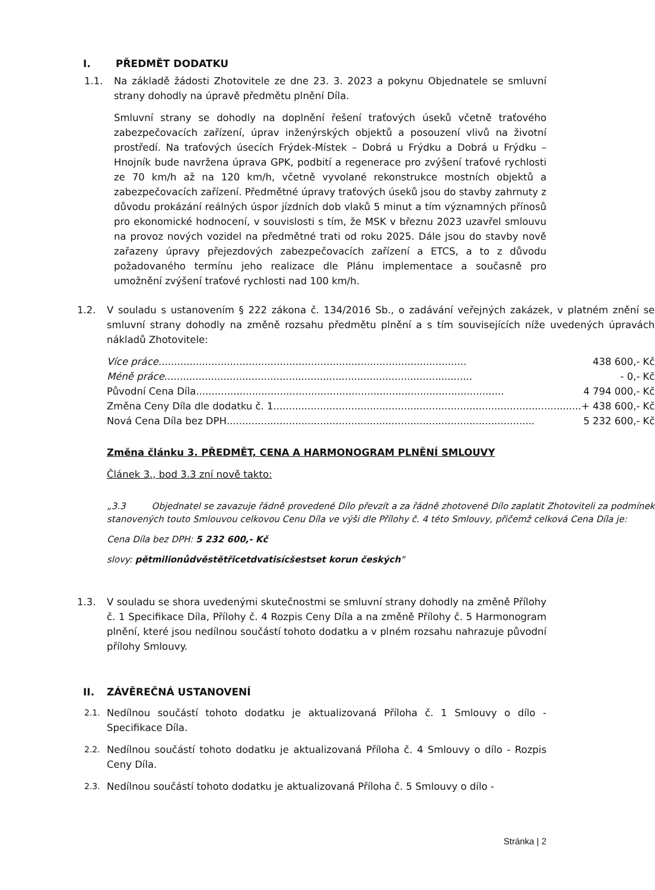I. PŘEDMĚT DODATKU
1.1. Na základě žádosti Zhotovitele ze dne 23. 3. 2023 a pokynu Objednatele se smluvní strany dohodly na úpravě předmětu plnění Díla.
Smluvní strany se dohodly na doplnění řešení traťových úseků včetně traťového zabezpečovacích zařízení, úprav inženýrských objektů a posouzení vlivů na životní prostředí. Na traťových úsecích Frýdek-Místek – Dobrá u Frýdku a Dobrá u Frýdku – Hnojník bude navržena úprava GPK, podbití a regenerace pro zvýšení traťové rychlosti ze 70 km/h až na 120 km/h, včetně vyvolané rekonstrukce mostních objektů a zabezpečovacích zařízení. Předmětné úpravy traťových úseků jsou do stavby zahrnuty z důvodu prokázání reálných úspor jízdních dob vlaků 5 minut a tím významných přínosů pro ekonomické hodnocení, v souvislosti s tím, že MSK v březnu 2023 uzavřel smlouvu na provoz nových vozidel na předmětné trati od roku 2025. Dále jsou do stavby nově zařazeny úpravy přejezdových zabezpečovacích zařízení a ETCS, a to z důvodu požadovaného termínu jeho realizace dle Plánu implementace a současně pro umožnění zvýšení traťové rychlosti nad 100 km/h.
1.2. V souladu s ustanovením § 222 zákona č. 134/2016 Sb., o zadávání veřejných zakázek, v platném znění se smluvní strany dohodly na změně rozsahu předmětu plnění a s tím souvisejících níže uvedených úpravách nákladů Zhotovitele:
Více práce................................................................................................... 438 600,- Kč
Méně práce................................................................................................... - 0,- Kč
Původní Cena Díla................................................................................................... 4 794 000,- Kč
Změna Ceny Díla dle dodatku č. 1................................................................................................... + 438 600,- Kč
Nová Cena Díla bez DPH................................................................................................... 5 232 600,- Kč
Změna článku 3. PŘEDMĚT, CENA A HARMONOGRAM PLNĚNÍ SMLOUVY
Článek 3., bod 3.3 zní nově takto:
„3.3 Objednatel se zavazuje řádně provedené Dílo převzít a za řádně zhotovené Dílo zaplatit Zhotoviteli za podmínek stanovených touto Smlouvou celkovou Cenu Díla ve výši dle Přílohy č. 4 této Smlouvy, přičemž celková Cena Díla je:
Cena Díla bez DPH: 5 232 600,- Kč
slovy: pětmilionůdvěstětřicetdvatisícšestset korun českých"
1.3. V souladu se shora uvedenými skutečnostmi se smluvní strany dohodly na změně Přílohy č. 1 Specifikace Díla, Přílohy č. 4 Rozpis Ceny Díla a na změně Přílohy č. 5 Harmonogram plnění, které jsou nedílnou součástí tohoto dodatku a v plném rozsahu nahrazuje původní přílohy Smlouvy.
II. ZÁVĚREČNÁ USTANOVENÍ
2.1.
Nedílnou součástí tohoto dodatku je aktualizovaná Příloha č. 1 Smlouvy o dílo - Specifikace Díla.
2.2.
Nedílnou součástí tohoto dodatku je aktualizovaná Příloha č. 4 Smlouvy o dílo - Rozpis Ceny Díla.
2.3.
Nedílnou součástí tohoto dodatku je aktualizovaná Příloha č. 5 Smlouvy o dílo -
Stránka | 2